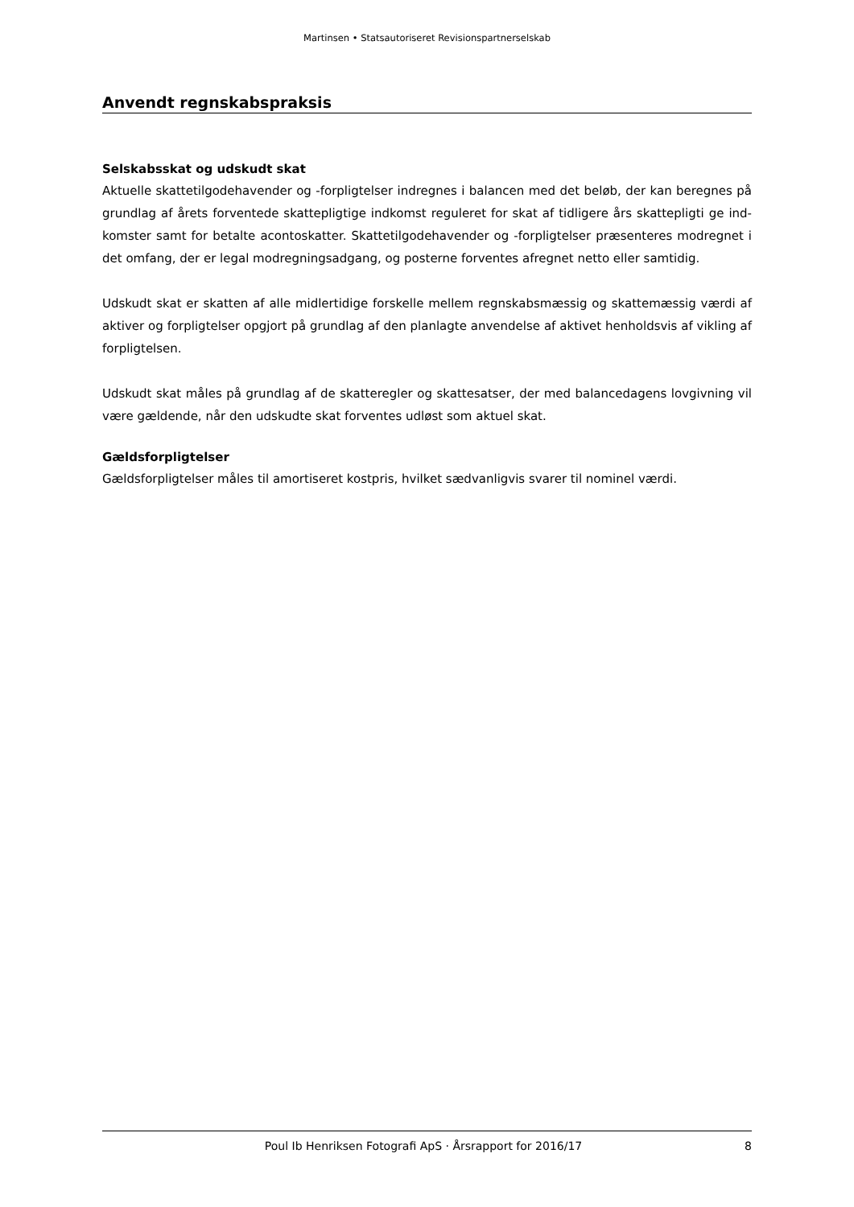Martinsen • Statsautoriseret Revisionspartnerselskab
Anvendt regnskabspraksis
Selskabsskat og udskudt skat
Aktuelle skattetilgodehavender og -forpligtelser indregnes i balancen med det beløb, der kan beregnes på grundlag af årets forventede skattepligtige indkomst reguleret for skat af tidligere års skattepligti ge ind-komster samt for betalte acontoskatter. Skattetilgodehavender og -forpligtelser præsenteres modregnet i det omfang, der er legal modregningsadgang, og posterne forventes afregnet netto eller samtidig.
Udskudt skat er skatten af alle midlertidige forskelle mellem regnskabsmæssig og skattemæssig værdi af aktiver og forpligtelser opgjort på grundlag af den planlagte anvendelse af aktivet henholdsvis af vikling af forpligtelsen.
Udskudt skat måles på grundlag af de skatteregler og skattesatser, der med balancedagens lovgivning vil være gældende, når den udskudte skat forventes udløst som aktuel skat.
Gældsforpligtelser
Gældsforpligtelser måles til amortiseret kostpris, hvilket sædvanligvis svarer til nominel værdi.
Poul Ib Henriksen Fotografi ApS · Årsrapport for 2016/17 8